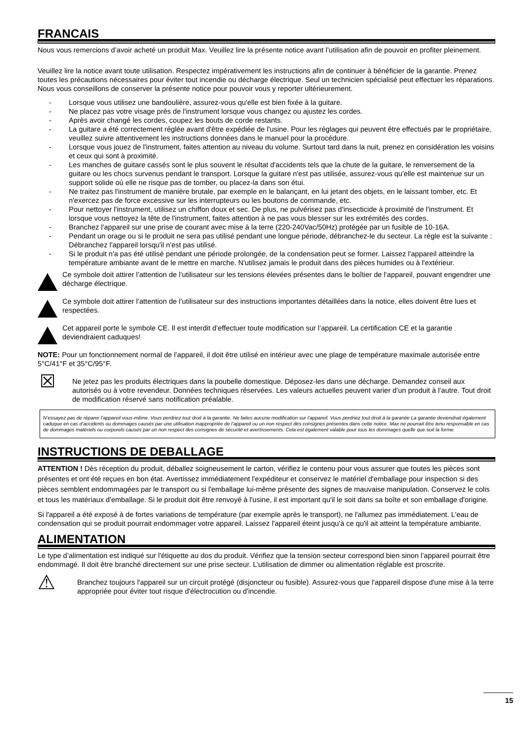FRANCAIS
Nous vous remercions d’avoir acheté un produit Max. Veuillez lire la présente notice avant l’utilisation afin de pouvoir en profiter pleinement.
Veuillez lire la notice avant toute utilisation. Respectez impérativement les instructions afin de continuer à bénéficier de la garantie. Prenez toutes les précautions nécessaires pour éviter tout incendie ou décharge électrique. Seul un technicien spécialisé peut effectuer les réparations. Nous vous conseillons de conserver la présente notice pour pouvoir vous y reporter ultérieurement.
- Lorsque vous utilisez une bandoulière, assurez-vous qu'elle est bien fixée à la guitare.
- Ne placez pas votre visage près de l'instrument lorsque vous changez ou ajustez les cordes.
- Après avoir changé les cordes, coupez les bouts de corde restants.
- La guitare a été correctement réglée avant d'être expédiée de l'usine. Pour les réglages qui peuvent être effectués par le propriétaire, veuillez suivre attentivement les instructions données dans le manuel pour la procédure.
- Lorsque vous jouez de l'instrument, faites attention au niveau du volume. Surtout tard dans la nuit, prenez en considération les voisins et ceux qui sont à proximité.
- Les manches de guitare cassés sont le plus souvent le résultat d'accidents tels que la chute de la guitare, le renversement de la guitare ou les chocs survenus pendant le transport. Lorsque la guitare n'est pas utilisée, assurez-vous qu'elle est maintenue sur un support solide où elle ne risque pas de tomber, ou placez-la dans son étui.
- Ne traitez pas l'instrument de manière brutale, par exemple en le balançant, en lui jetant des objets, en le laissant tomber, etc. Et n'exercez pas de force excessive sur les interrupteurs ou les boutons de commande, etc.
- Pour nettoyer l'instrument, utilisez un chiffon doux et sec. De plus, ne pulvérisez pas d'insecticide à proximité de l'instrument. Et lorsque vous nettoyez la tête de l'instrument, faites attention à ne pas vous blesser sur les extrémités des cordes.
- Branchez l'appareil sur une prise de courant avec mise à la terre (220-240Vac/50Hz) protégée par un fusible de 10-16A.
- Pendant un orage ou si le produit ne sera pas utilisé pendant une longue période, débranchez-le du secteur. La règle est la suivante : Débranchez l'appareil lorsqu'il n'est pas utilisé.
- Si le produit n'a pas été utilisé pendant une période prolongée, de la condensation peut se former. Laissez l'appareil atteindre la température ambiante avant de le mettre en marche. N'utilisez jamais le produit dans des pièces humides ou à l'extérieur.
Ce symbole doit attirer l’attention de l’utilisateur sur les tensions élevées présentes dans le boîtier de l’appareil, pouvant engendrer une décharge électrique.
Ce symbole doit attirer l’attention de l’utilisateur sur des instructions importantes détaillées dans la notice, elles doivent être lues et respectées.
Cet appareil porte le symbole CE. Il est interdit d’effectuer toute modification sur l’appareil. La certification CE et la garantie deviendraient caduques!
NOTE: Pour un fonctionnement normal de l’appareil, il doit être utilisé en intérieur avec une plage de température maximale autorisée entre 5°C/41°F et 35°C/95°F.
☒
Ne jetez pas les produits électriques dans la poubelle domestique. Déposez-les dans une décharge. Demandez conseil aux autorisés ou à votre revendeur. Données techniques réservées. Les valeurs actuelles peuvent varier d’un produit à l’autre. Tout droit de modification réservé sans notification préalable.
N’essayez pas de réparer l’appareil vous-même. Vous perdriez tout droit à la garantie. Ne faites aucune modification sur l’appareil. Vous perdriez tout droit à la garantie La garantie deviendrait également caduque en cas d’accidents ou dommages causés par une utilisation inappropriée de l’appareil ou un non respect des consignes présentes dans cette notice. Max ne pourrait être tenu responsable en cas de dommages matériels ou corporels causés par un non respect des consignes de sécurité et avertissements. Cela est également valable pour tous les dommages quelle que soit la forme.
INSTRUCTIONS DE DEBALLAGE
ATTENTION ! Dès réception du produit, déballez soigneusement le carton, vérifiez le contenu pour vous assurer que toutes les pièces sont présentes et ont été reçues en bon état. Avertissez immédiatement l'expéditeur et conservez le matériel d'emballage pour inspection si des pièces semblent endommagées par le transport ou si l'emballage lui-même présente des signes de mauvaise manipulation. Conservez le colis et tous les matériaux d'emballage. Si le produit doit être renvoyé à l'usine, il est important qu'il le soit dans sa boîte et son emballage d'origine.
Si l'appareil a été exposé à de fortes variations de température (par exemple après le transport), ne l'allumez pas immédiatement. L'eau de condensation qui se produit pourrait endommager votre appareil. Laissez l'appareil éteint jusqu'à ce qu'il ait atteint la température ambiante.
ALIMENTATION
Le type d’alimentation est indiqué sur l'étiquette au dos du produit. Vérifiez que la tension secteur correspond bien sinon l’appareil pourrait être endommagé. Il doit être branché directement sur une prise secteur. L’utilisation de dimmer ou alimentation réglable est proscrite.
⚠
Branchez toujours l'appareil sur un circuit protégé (disjoncteur ou fusible). Assurez-vous que l'appareil dispose d'une mise à la terre appropriée pour éviter tout risque d'électrocution ou d'incendie.
15